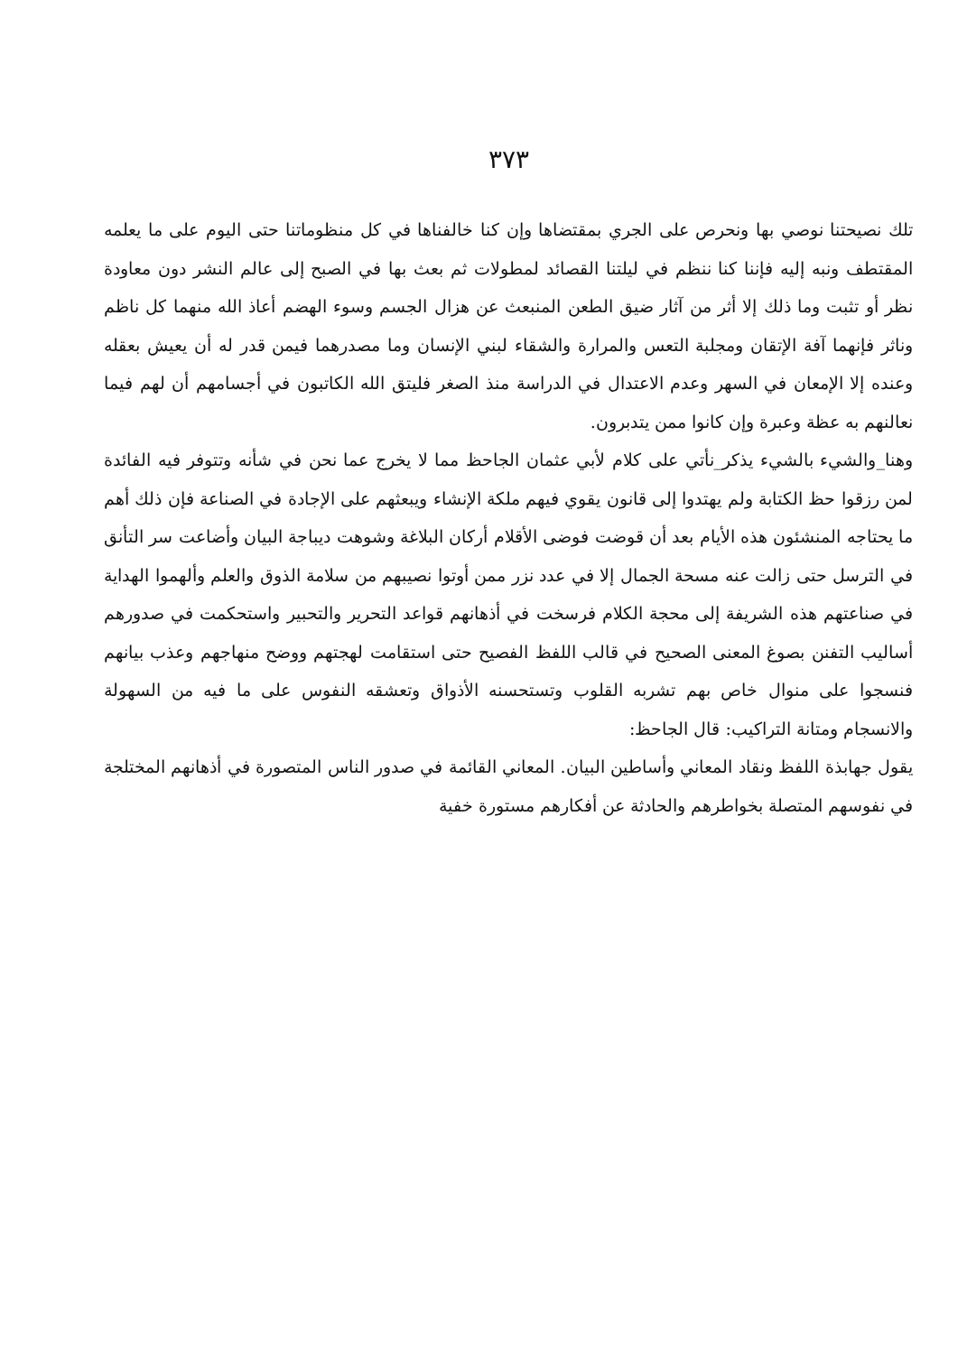٣٧٣
تلك نصيحتنا نوصي بها ونحرص على الجري بمقتضاها وإن كنا خالفناها في كل منظوماتنا حتى اليوم على ما يعلمه المقتطف ونبه إليه فإننا كنا ننظم في ليلتنا القصائد لمطولات ثم بعث بها في الصبح إلى عالم النشر دون معاودة نظر أو تثبت وما ذلك إلا أثر من آثار ضيق الطعن المنبعث عن هزال الجسم وسوء الهضم أعاذ الله منهما كل ناظم وناثر فإنهما آفة الإتقان ومجلبة التعس والمرارة والشقاء لبني الإنسان وما مصدرهما فيمن قدر له أن يعيش بعقله وعنده إلا الإمعان في السهر وعدم الاعتدال في الدراسة منذ الصغر فليتق الله الكاتبون في أجسامهم أن لهم فيما نعالنهم به عظة وعبرة وإن كانوا ممن يتدبرون.
وهنا_والشيء بالشيء يذكر_نأتي على كلام لأبي عثمان الجاحظ مما لا يخرج عما نحن في شأنه وتتوفر فيه الفائدة لمن رزقوا حظ الكتابة ولم يهتدوا إلى قانون يقوي فيهم ملكة الإنشاء ويبعثهم على الإجادة في الصناعة فإن ذلك أهم ما يحتاجه المنشئون هذه الأيام بعد أن قوضت فوضى الأقلام أركان البلاغة وشوهت ديباجة البيان وأضاعت سر التأنق في الترسل حتى زالت عنه مسحة الجمال إلا في عدد نزر ممن أوتوا نصيبهم من سلامة الذوق والعلم وألهموا الهداية في صناعتهم هذه الشريفة إلى محجة الكلام فرسخت في أذهانهم قواعد التحرير والتحبير واستحكمت في صدورهم أساليب التفنن بصوغ المعنى الصحيح في قالب اللفظ الفصيح حتى استقامت لهجتهم ووضح منهاجهم وعذب بيانهم فنسجوا على منوال خاص بهم تشربه القلوب وتستحسنه الأذواق وتعشقه النفوس على ما فيه من السهولة والانسجام ومتانة التراكيب: قال الجاحظ:
يقول جهابذة اللفظ ونقاد المعاني وأساطين البيان. المعاني القائمة في صدور الناس المتصورة في أذهانهم المختلجة في نفوسهم المتصلة بخواطرهم والحادثة عن أفكارهم مستورة خفية